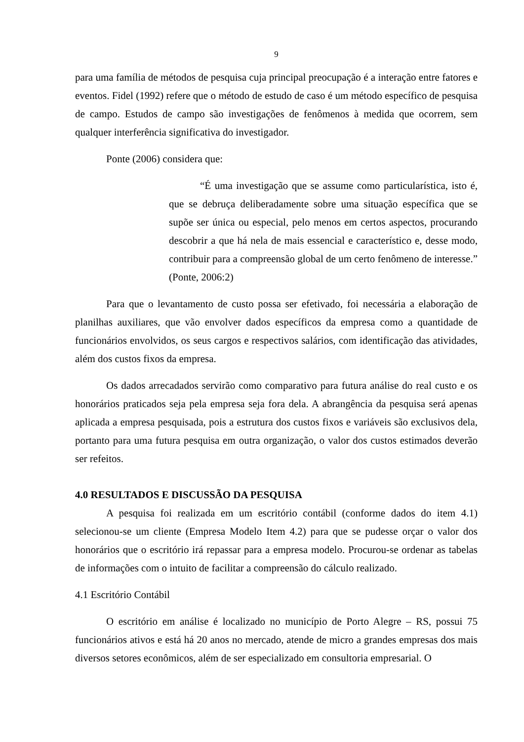9
para uma família de métodos de pesquisa cuja principal preocupação é a interação entre fatores e eventos. Fidel (1992) refere que o método de estudo de caso é um método específico de pesquisa de campo. Estudos de campo são investigações de fenômenos à medida que ocorrem, sem qualquer interferência significativa do investigador.
Ponte (2006) considera que:
“É uma investigação que se assume como particularística, isto é, que se debruça deliberadamente sobre uma situação específica que se supõe ser única ou especial, pelo menos em certos aspectos, procurando descobrir a que há nela de mais essencial e característico e, desse modo, contribuir para a compreensão global de um certo fenômeno de interesse.” (Ponte, 2006:2)
Para que o levantamento de custo possa ser efetivado, foi necessária a elaboração de planilhas auxiliares, que vão envolver dados específicos da empresa como a quantidade de funcionários envolvidos, os seus cargos e respectivos salários, com identificação das atividades, além dos custos fixos da empresa.
Os dados arrecadados servirão como comparativo para futura análise do real custo e os honorários praticados seja pela empresa seja fora dela. A abrangência da pesquisa será apenas aplicada a empresa pesquisada, pois a estrutura dos custos fixos e variáveis são exclusivos dela, portanto para uma futura pesquisa em outra organização, o valor dos custos estimados deverão ser refeitos.
4.0 RESULTADOS E DISCUSSÃO DA PESQUISA
A pesquisa foi realizada em um escritório contábil (conforme dados do item 4.1) selecionou-se um cliente (Empresa Modelo Item 4.2) para que se pudesse orçar o valor dos honorários que o escritório irá repassar para a empresa modelo. Procurou-se ordenar as tabelas de informações com o intuito de facilitar a compreensão do cálculo realizado.
4.1 Escritório Contábil
O escritório em análise é localizado no município de Porto Alegre – RS, possui 75 funcionários ativos e está há 20 anos no mercado, atende de micro a grandes empresas dos mais diversos setores econômicos, além de ser especializado em consultoria empresarial. O